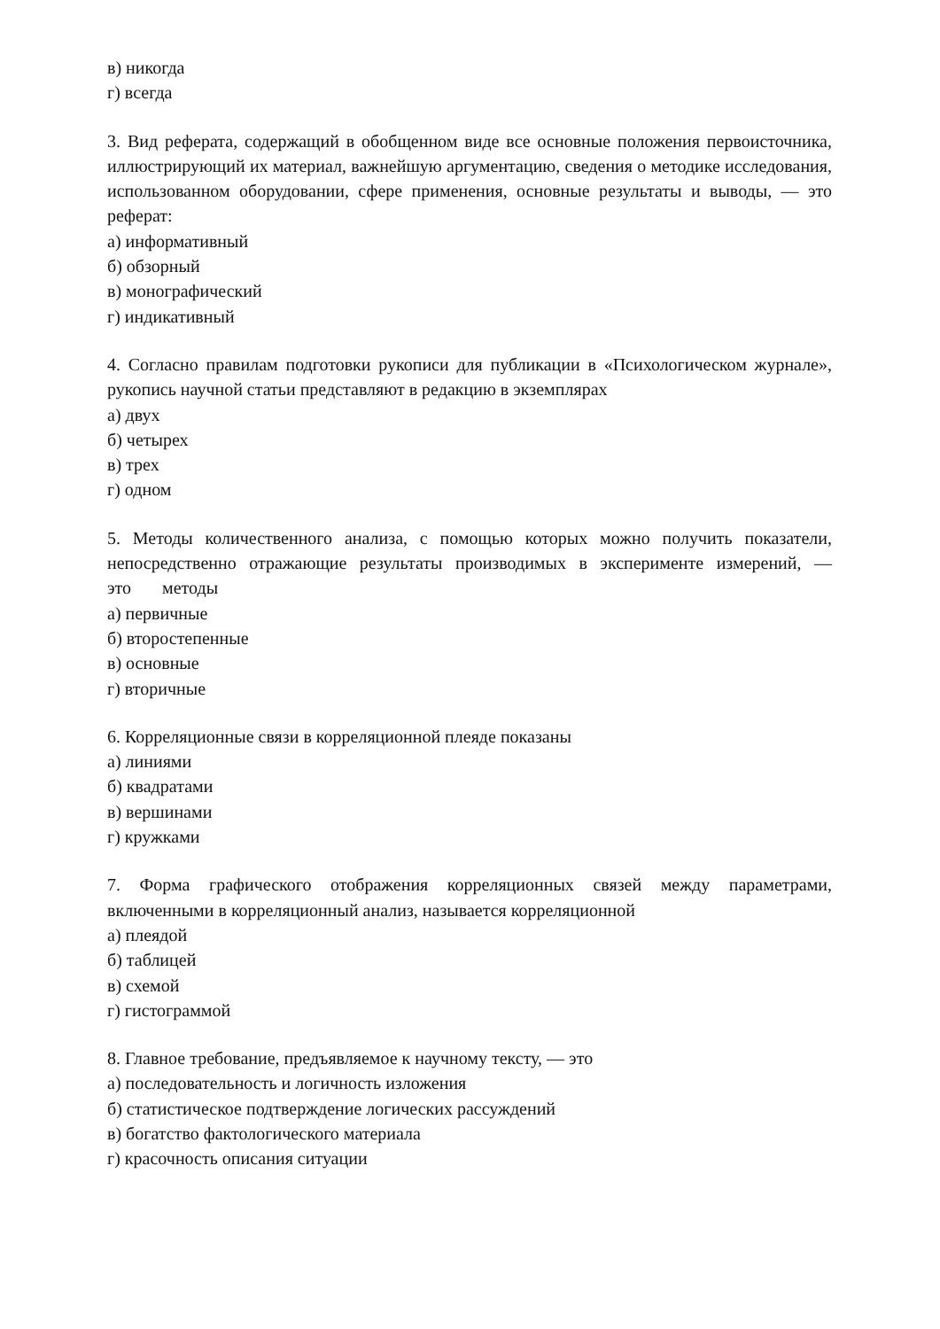в) никогда
г) всегда
3. Вид реферата, содержащий в обобщенном виде все основные положения первоисточника, иллюстрирующий их материал, важнейшую аргументацию, сведения о методике исследования, использованном оборудовании, сфере применения, основные результаты и выводы, — это реферат:
а) информативный
б) обзорный
в) монографический
г) индикативный
4. Согласно правилам подготовки рукописи для публикации в «Психологическом журнале», рукопись научной статьи представляют в редакцию в экземплярах
а) двух
б) четырех
в) трех
г) одном
5. Методы количественного анализа, с помощью которых можно получить показатели, непосредственно отражающие результаты производимых в эксперименте измерений, — это методы
а) первичные
б) второстепенные
в) основные
г) вторичные
6. Корреляционные связи в корреляционной плеяде показаны
а) линиями
б) квадратами
в) вершинами
г) кружками
7. Форма графического отображения корреляционных связей между параметрами, включенными в корреляционный анализ, называется корреляционной
а) плеядой
б) таблицей
в) схемой
г) гистограммой
8. Главное требование, предъявляемое к научному тексту, — это
а) последовательность и логичность изложения
б) статистическое подтверждение логических рассуждений
в) богатство фактологического материала
г) красочность описания ситуации